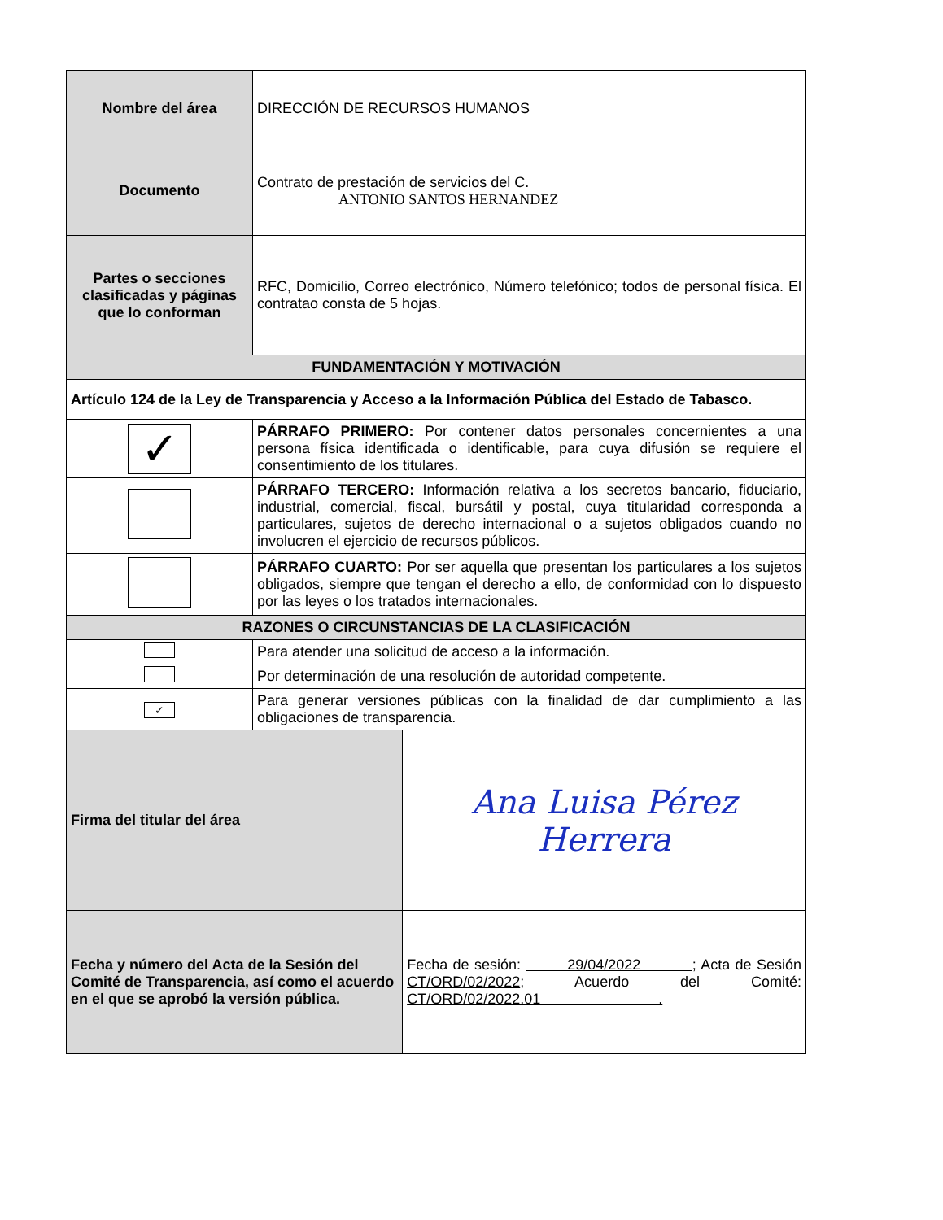| Nombre del área | DIRECCIÓN DE RECURSOS HUMANOS | |
| Documento | Contrato de prestación de servicios del C. ANTONIO SANTOS HERNANDEZ | |
| Partes o secciones clasificadas y páginas que lo conforman | RFC, Domicilio, Correo electrónico, Número telefónico; todos de personal física. El contratao consta de 5 hojas. | |
| FUNDAMENTACIÓN Y MOTIVACIÓN | | |
| Artículo 124 de la Ley de Transparencia y Acceso a la Información Pública del Estado de Tabasco. | | |
| ✓ | PÁRRAFO PRIMERO: Por contener datos personales concernientes a una persona física identificada o identificable, para cuya difusión se requiere el consentimiento de los titulares. | |
| | PÁRRAFO TERCERO: Información relativa a los secretos bancario, fiduciario, industrial, comercial, fiscal, bursátil y postal, cuya titularidad corresponda a particulares, sujetos de derecho internacional o a sujetos obligados cuando no involucren el ejercicio de recursos públicos. | |
| | PÁRRAFO CUARTO: Por ser aquella que presentan los particulares a los sujetos obligados, siempre que tengan el derecho a ello, de conformidad con lo dispuesto por las leyes o los tratados internacionales. | |
| RAZONES O CIRCUNSTANCIAS DE LA CLASIFICACIÓN | | |
| | Para atender una solicitud de acceso a la información. | |
| | Por determinación de una resolución de autoridad competente. | |
| ✓ | Para generar versiones públicas con la finalidad de dar cumplimiento a las obligaciones de transparencia. | |
| Firma del titular del área | | Ana Luisa Pérez Herrera |
| Fecha y número del Acta de la Sesión del Comité de Transparencia, así como el acuerdo en el que se aprobó la versión pública. | | Fecha de sesión: 29/04/2022 ; Acta de Sesión CT/ORD/02/2022 ; Acuerdo del Comité: CT/ORD/02/2022.01 . |